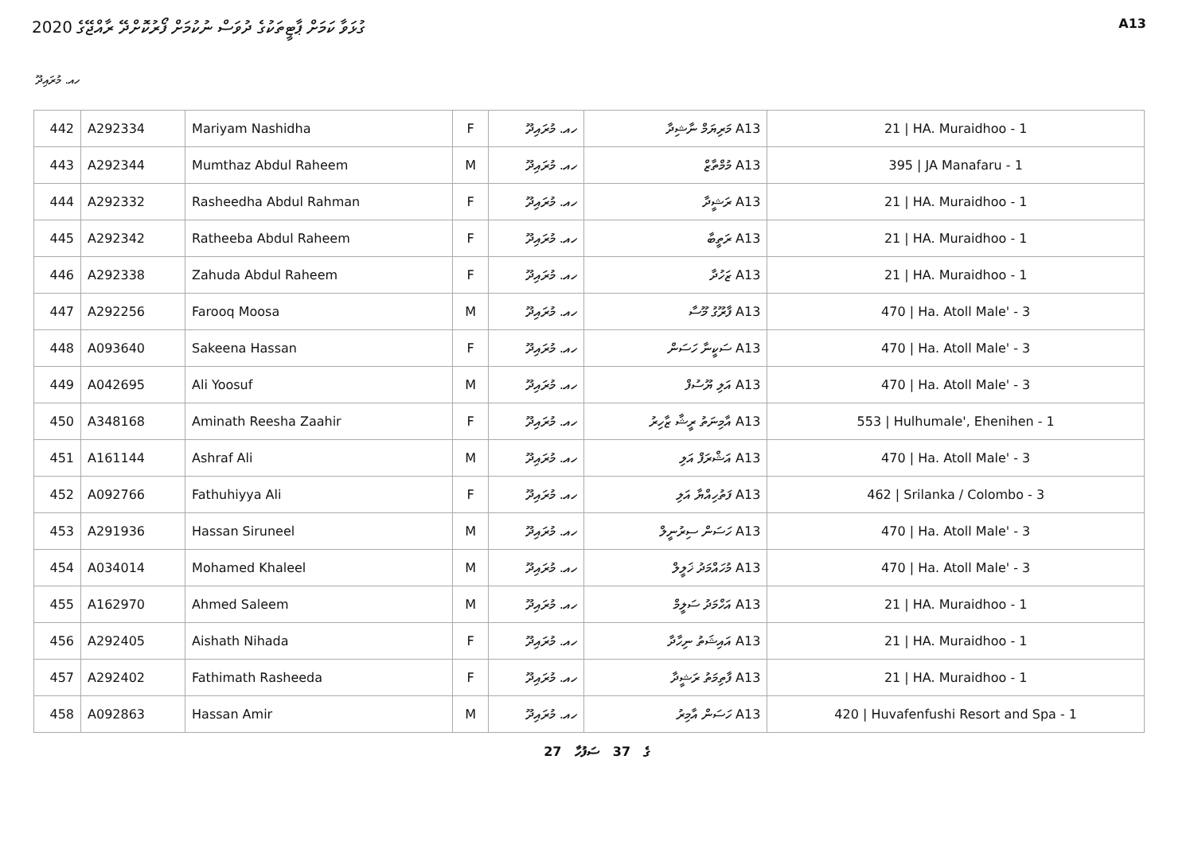ގުޅަވާ ކަމަށް ޕާޓީތަކުގެ ދުވަސް ނުކުމަށް ފޯރުކޮށްދޭ ރާއްޖޭގެ 2020
A13
ހއ. މުރައިދޫ
| 442 | A292334 | Mariyam Nashidha | F | ހއ. މުރައިދޫ | A13 މަރިޔަމް ނާޝިދާ | 21 / HA. Muraidhoo - 1 |
| 443 | A292344 | Mumthaz Abdul Raheem | M | ހއ. މުރައިދޫ | A13 މުމްތާޒް | 395 / JA Manafaru - 1 |
| 444 | A292332 | Rasheedha Abdul Rahman | F | ހއ. މުރައިދޫ | A13 ރަޝީދާ | 21 / HA. Muraidhoo - 1 |
| 445 | A292342 | Ratheeba Abdul Raheem | F | ހއ. މުރައިދޫ | A13 ރަތީބާ | 21 / HA. Muraidhoo - 1 |
| 446 | A292338 | Zahuda Abdul Raheem | F | ހއ. މުރައިދޫ | A13 ޒަހުދާ | 21 / HA. Muraidhoo - 1 |
| 447 | A292256 | Farooq Moosa | M | ހއ. މުރައިދޫ | A13 ފާރޫގު މޫސާ | 470 / Ha. Atoll Male' - 3 |
| 448 | A093640 | Sakeena Hassan | F | ހއ. މުރައިދޫ | A13 ސަކީނާ ހަސަން | 470 / Ha. Atoll Male' - 3 |
| 449 | A042695 | Ali Yoosuf | M | ހއ. މުރައިދޫ | A13 އަލި ޔޫސުފް | 470 / Ha. Atoll Male' - 3 |
| 450 | A348168 | Aminath Reesha Zaahir | F | ހއ. މުރައިދޫ | A13 އާމިނަތު ރީޝާ ޒާހިރު | 553 / Hulhumale', Ehenihen - 1 |
| 451 | A161144 | Ashraf Ali | M | ހއ. މުރައިދޫ | A13 އަޝްރަފް އަލި | 470 / Ha. Atoll Male' - 3 |
| 452 | A092766 | Fathuhiyya Ali | F | ހއ. މުރައިދޫ | A13 ފަތުހިއްޔާ އަލި | 462 / Srilanka / Colombo - 3 |
| 453 | A291936 | Hassan Siruneel | M | ހއ. މުރައިދޫ | A13 ހަސަން ސިރުނީލް | 470 / Ha. Atoll Male' - 3 |
| 454 | A034014 | Mohamed Khaleel | M | ހއ. މުރައިދޫ | A13 މުހައްމަދު ޚަލީލް | 470 / Ha. Atoll Male' - 3 |
| 455 | A162970 | Ahmed Saleem | M | ހއ. މުރައިދޫ | A13 އަހްމަދު ސަލީމް | 21 / HA. Muraidhoo - 1 |
| 456 | A292405 | Aishath Nihada | F | ހއ. މުރައިދޫ | A13 އައިޝަތު ނިހާދާ | 21 / HA. Muraidhoo - 1 |
| 457 | A292402 | Fathimath Rasheeda | F | ހއ. މުރައިދޫ | A13 ފާތިމަތު ރަޝީދާ | 21 / HA. Muraidhoo - 1 |
| 458 | A092863 | Hassan Amir | M | ހއ. މުރައިދޫ | A13 ހަސަން އާމިރު | 420 / Huvafenfushi Resort and Spa - 1 |
27 ގެ 37 ސަފުހާ